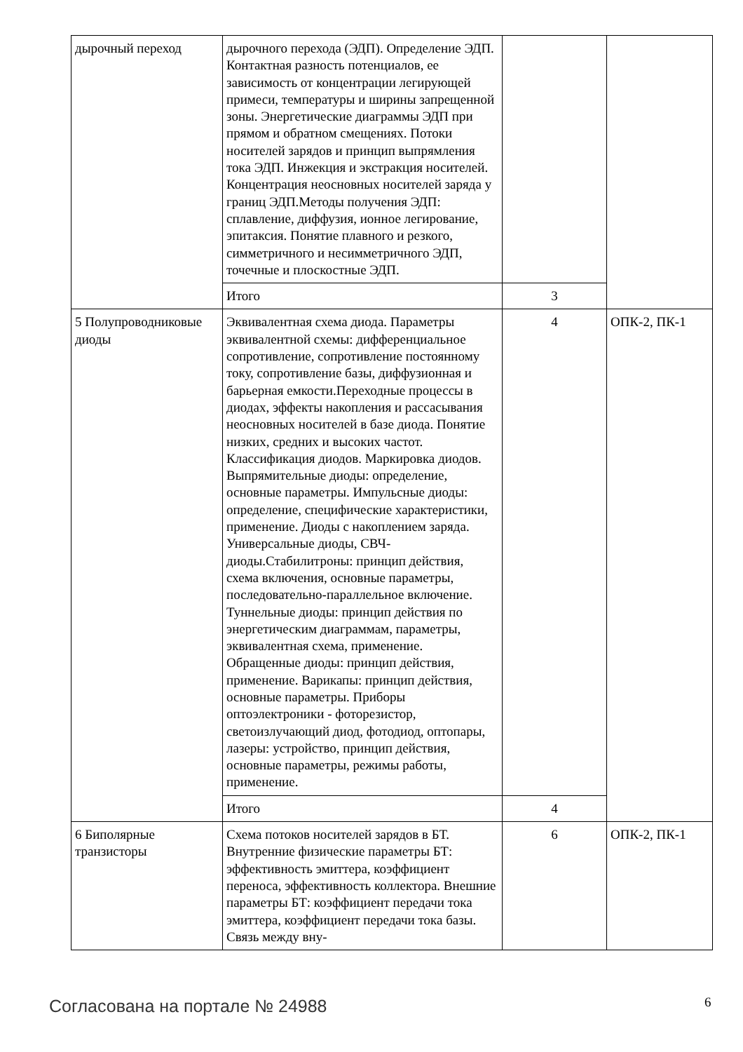| дырочный переход | дырочного перехода (ЭДП). Определение ЭДП. Контактная разность потенциалов, ее зависимость от концентрации легирующей примеси, температуры и ширины запрещенной зоны. Энергетические диаграммы ЭДП при прямом и обратном смещениях. Потоки носителей зарядов и принцип выпрямления тока ЭДП. Инжекция и экстракция носителей. Концентрация неосновных носителей заряда у границ ЭДП.Методы получения ЭДП: сплавление, диффузия, ионное легирование, эпитаксия. Понятие плавного и резкого, симметричного и несимметричного ЭДП, точечные и плоскостные ЭДП. | | |
| | Итого | 3 | |
| 5 Полупроводниковые диоды | Эквивалентная схема диода. Параметры эквивалентной схемы: дифференциальное сопротивление, сопротивление постоянному току, сопротивление базы, диффузионная и барьерная емкости.Переходные процессы в диодах, эффекты накопления и рассасывания неосновных носителей в базе диода. Понятие низких, средних и высоких частот. Классификация диодов. Маркировка диодов. Выпрямительные диоды: определение, основные параметры. Импульсные диоды: определение, специфические характеристики, применение. Диоды с накоплением заряда. Универсальные диоды, СВЧ-диоды.Стабилитроны: принцип действия, схема включения, основные параметры, последовательно-параллельное включение. Туннельные диоды: принцип действия по энергетическим диаграммам, параметры, эквивалентная схема, применение. Обращенные диоды: принцип действия, применение. Варикапы: принцип действия, основные параметры. Приборы оптоэлектроники - фоторезистор, светоизлучающий диод, фотодиод, оптопары, лазеры: устройство, принцип действия, основные параметры, режимы работы, применение. | 4 | ОПК-2, ПК-1 |
| | Итого | 4 | |
| 6 Биполярные транзисторы | Схема потоков носителей зарядов в БТ. Внутренние физические параметры БТ: эффективность эмиттера, коэффициент переноса, эффективность коллектора. Внешние параметры БТ: коэффициент передачи тока эмиттера, коэффициент передачи тока базы. Связь между вну- | 6 | ОПК-2, ПК-1 |
Согласована на портале № 24988 6